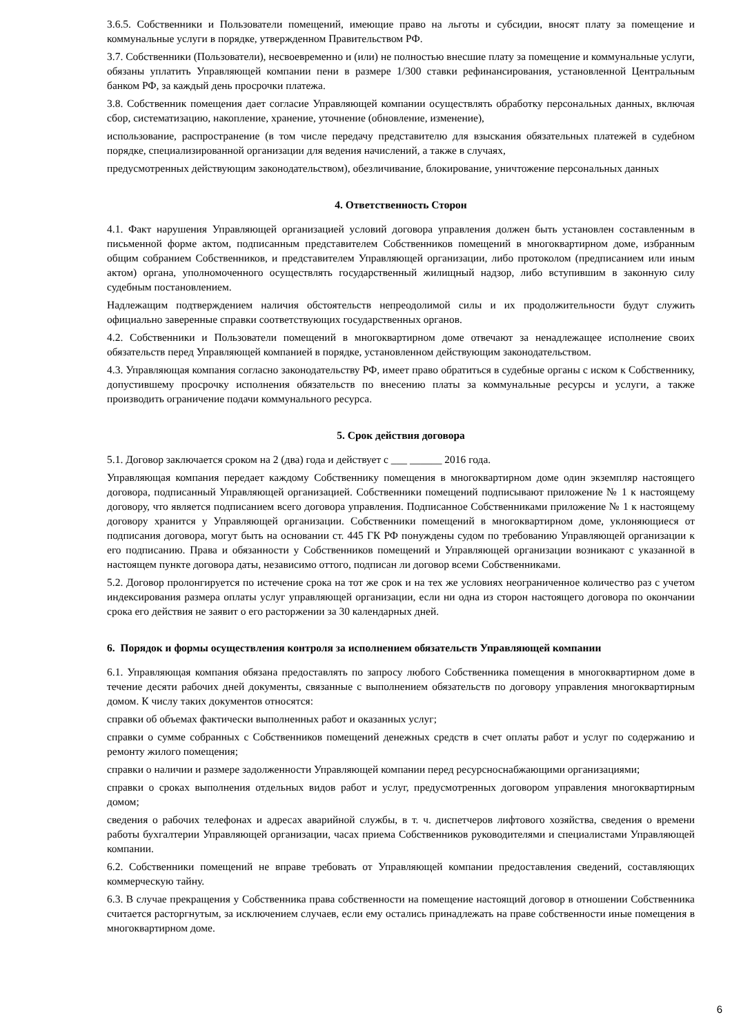3.6.5. Собственники и Пользователи помещений, имеющие право на льготы и субсидии, вносят плату за помещение и коммунальные услуги в порядке, утвержденном Правительством РФ.
3.7. Собственники (Пользователи), несвоевременно и (или) не полностью внесшие плату за помещение и коммунальные услуги, обязаны уплатить Управляющей компании пени в размере 1/300 ставки рефинансирования, установленной Центральным банком РФ, за каждый день просрочки платежа.
3.8. Собственник помещения дает согласие Управляющей компании осуществлять обработку персональных данных, включая сбор, систематизацию, накопление, хранение, уточнение (обновление, изменение),
использование, распространение (в том числе передачу представителю для взыскания обязательных платежей в судебном порядке, специализированной организации для ведения начислений, а также в случаях,
предусмотренных действующим законодательством), обезличивание, блокирование, уничтожение персональных данных
4. Ответственность Сторон
4.1. Факт нарушения Управляющей организацией условий договора управления должен быть установлен составленным в письменной форме актом, подписанным представителем Собственников помещений в многоквартирном доме, избранным общим собранием Собственников, и представителем Управляющей организации, либо протоколом (предписанием или иным актом) органа, уполномоченного осуществлять государственный жилищный надзор, либо вступившим в законную силу судебным постановлением.
Надлежащим подтверждением наличия обстоятельств непреодолимой силы и их продолжительности будут служить официально заверенные справки соответствующих государственных органов.
4.2. Собственники и Пользователи помещений в многоквартирном доме отвечают за ненадлежащее исполнение своих обязательств перед Управляющей компанией в порядке, установленном действующим законодательством.
4.3. Управляющая компания согласно законодательству РФ, имеет право обратиться в судебные органы с иском к Собственнику, допустившему просрочку исполнения обязательств по внесению платы за коммунальные ресурсы и услуги, а также производить ограничение подачи коммунального ресурса.
5. Срок действия договора
5.1. Договор заключается сроком на 2 (два) года и действует с ___ ______ 2016 года.
Управляющая компания передает каждому Собственнику помещения в многоквартирном доме один экземпляр настоящего договора, подписанный Управляющей организацией. Собственники помещений подписывают приложение № 1 к настоящему договору, что является подписанием всего договора управления. Подписанное Собственниками приложение № 1 к настоящему договору хранится у Управляющей организации. Собственники помещений в многоквартирном доме, уклоняющиеся от подписания договора, могут быть на основании ст. 445 ГК РФ понуждены судом по требованию Управляющей организации к его подписанию. Права и обязанности у Собственников помещений и Управляющей организации возникают с указанной в настоящем пункте договора даты, независимо оттого, подписан ли договор всеми Собственниками.
5.2. Договор пролонгируется по истечение срока на тот же срок и на тех же условиях неограниченное количество раз с учетом индексирования размера оплаты услуг управляющей организации, если ни одна из сторон настоящего договора по окончании срока его действия не заявит о его расторжении за 30 календарных дней.
6. Порядок и формы осуществления контроля за исполнением обязательств Управляющей компании
6.1. Управляющая компания обязана предоставлять по запросу любого Собственника помещения в многоквартирном доме в течение десяти рабочих дней документы, связанные с выполнением обязательств по договору управления многоквартирным домом. К числу таких документов относятся:
справки об объемах фактически выполненных работ и оказанных услуг;
справки о сумме собранных с Собственников помещений денежных средств в счет оплаты работ и услуг по содержанию и ремонту жилого помещения;
справки о наличии и размере задолженности Управляющей компании перед ресурсноснабжающими организациями;
справки о сроках выполнения отдельных видов работ и услуг, предусмотренных договором управления многоквартирным домом;
сведения о рабочих телефонах и адресах аварийной службы, в т. ч. диспетчеров лифтового хозяйства, сведения о времени работы бухгалтерии Управляющей организации, часах приема Собственников руководителями и специалистами Управляющей компании.
6.2. Собственники помещений не вправе требовать от Управляющей компании предоставления сведений, составляющих коммерческую тайну.
6.3. В случае прекращения у Собственника права собственности на помещение настоящий договор в отношении Собственника считается расторгнутым, за исключением случаев, если ему остались принадлежать на праве собственности иные помещения в многоквартирном доме.
6